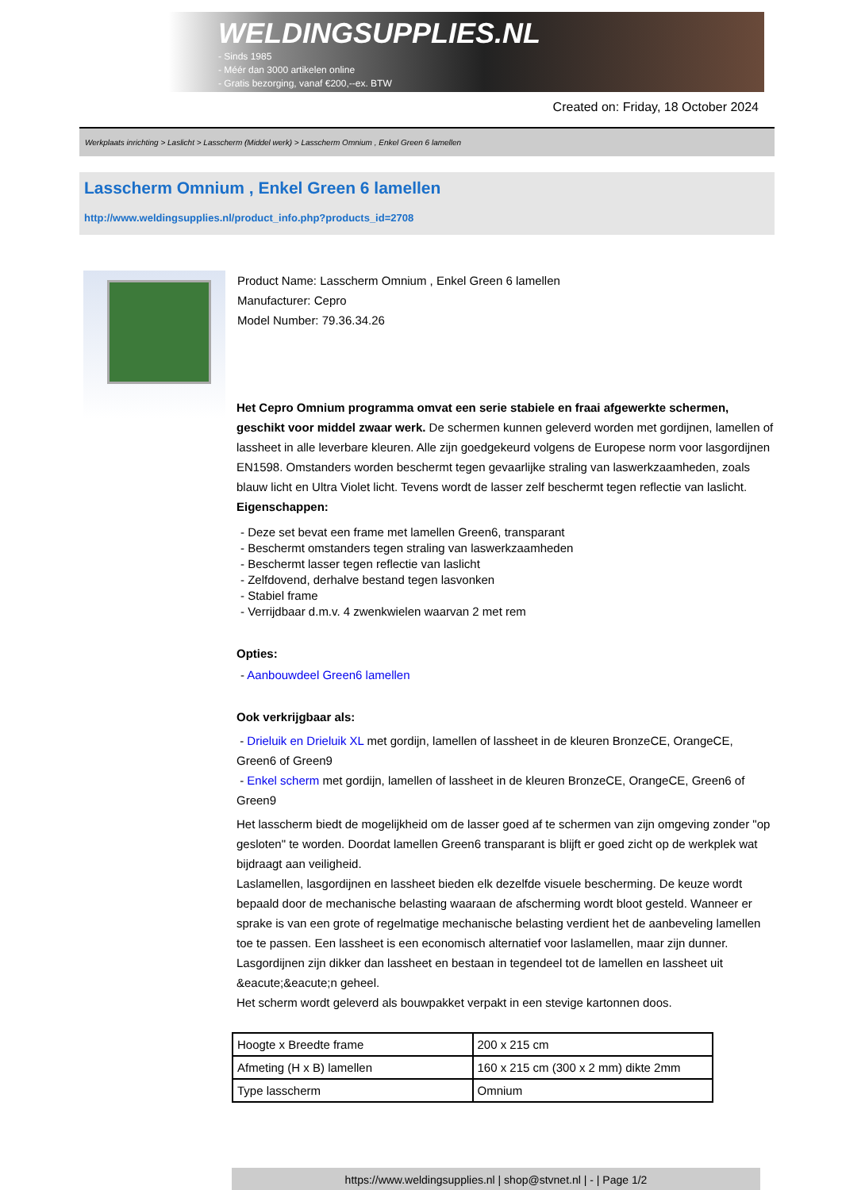WELDINGSUPPLIES.NL
- Sinds 1985
- Méér dan 3000 artikelen online
- Gratis bezorging, vanaf €200,--ex. BTW
Created on: Friday, 18 October 2024
Werkplaats inrichting > Laslicht > Lasscherm (Middel werk) > Lasscherm Omnium , Enkel Green 6 lamellen
Lasscherm Omnium , Enkel Green 6 lamellen
http://www.weldingsupplies.nl/product_info.php?products_id=2708
Product Name: Lasscherm Omnium , Enkel Green 6 lamellen
Manufacturer: Cepro
Model Number: 79.36.34.26
Het Cepro Omnium programma omvat een serie stabiele en fraai afgewerkte schermen, geschikt voor middel zwaar werk. De schermen kunnen geleverd worden met gordijnen, lamellen of lassheet in alle leverbare kleuren. Alle zijn goedgekeurd volgens de Europese norm voor lasgordijnen EN1598. Omstanders worden beschermt tegen gevaarlijke straling van laswerkzaamheden, zoals blauw licht en Ultra Violet licht. Tevens wordt de lasser zelf beschermt tegen reflectie van laslicht.
Eigenschappen:
- Deze set bevat een frame met lamellen Green6, transparant
- Beschermt omstanders tegen straling van laswerkzaamheden
- Beschermt lasser tegen reflectie van laslicht
- Zelfdovend, derhalve bestand tegen lasvonken
- Stabiel frame
- Verrijdbaar d.m.v. 4 zwenkwielen waarvan 2 met rem
Opties:
- Aanbouwdeel Green6 lamellen
Ook verkrijgbaar als:
- Drieluik en Drieluik XL met gordijn, lamellen of lassheet in de kleuren BronzeCE, OrangeCE, Green6 of Green9
- Enkel scherm met gordijn, lamellen of lassheet in de kleuren BronzeCE, OrangeCE, Green6 of Green9
Het lasscherm biedt de mogelijkheid om de lasser goed af te schermen van zijn omgeving zonder "op gesloten" te worden. Doordat lamellen Green6 transparant is blijft er goed zicht op de werkplek wat bijdraagt aan veiligheid.
Laslamellen, lasgordijnen en lassheet bieden elk dezelfde visuele bescherming. De keuze wordt bepaald door de mechanische belasting waaraan de afscherming wordt bloot gesteld. Wanneer er sprake is van een grote of regelmatige mechanische belasting verdient het de aanbeveling lamellen toe te passen. Een lassheet is een economisch alternatief voor laslamellen, maar zijn dunner. Lasgordijnen zijn dikker dan lassheet en bestaan in tegendeel tot de lamellen en lassheet uit &eacute;&eacute;n geheel.
Het scherm wordt geleverd als bouwpakket verpakt in een stevige kartonnen doos.
| Hoogte x Breedte frame | 200 x 215 cm |
| Afmeting (H x B) lamellen | 160 x 215 cm (300 x 2 mm) dikte 2mm |
| Type lasscherm | Omnium |
https://www.weldingsupplies.nl | shop@stvnet.nl | - | Page 1/2